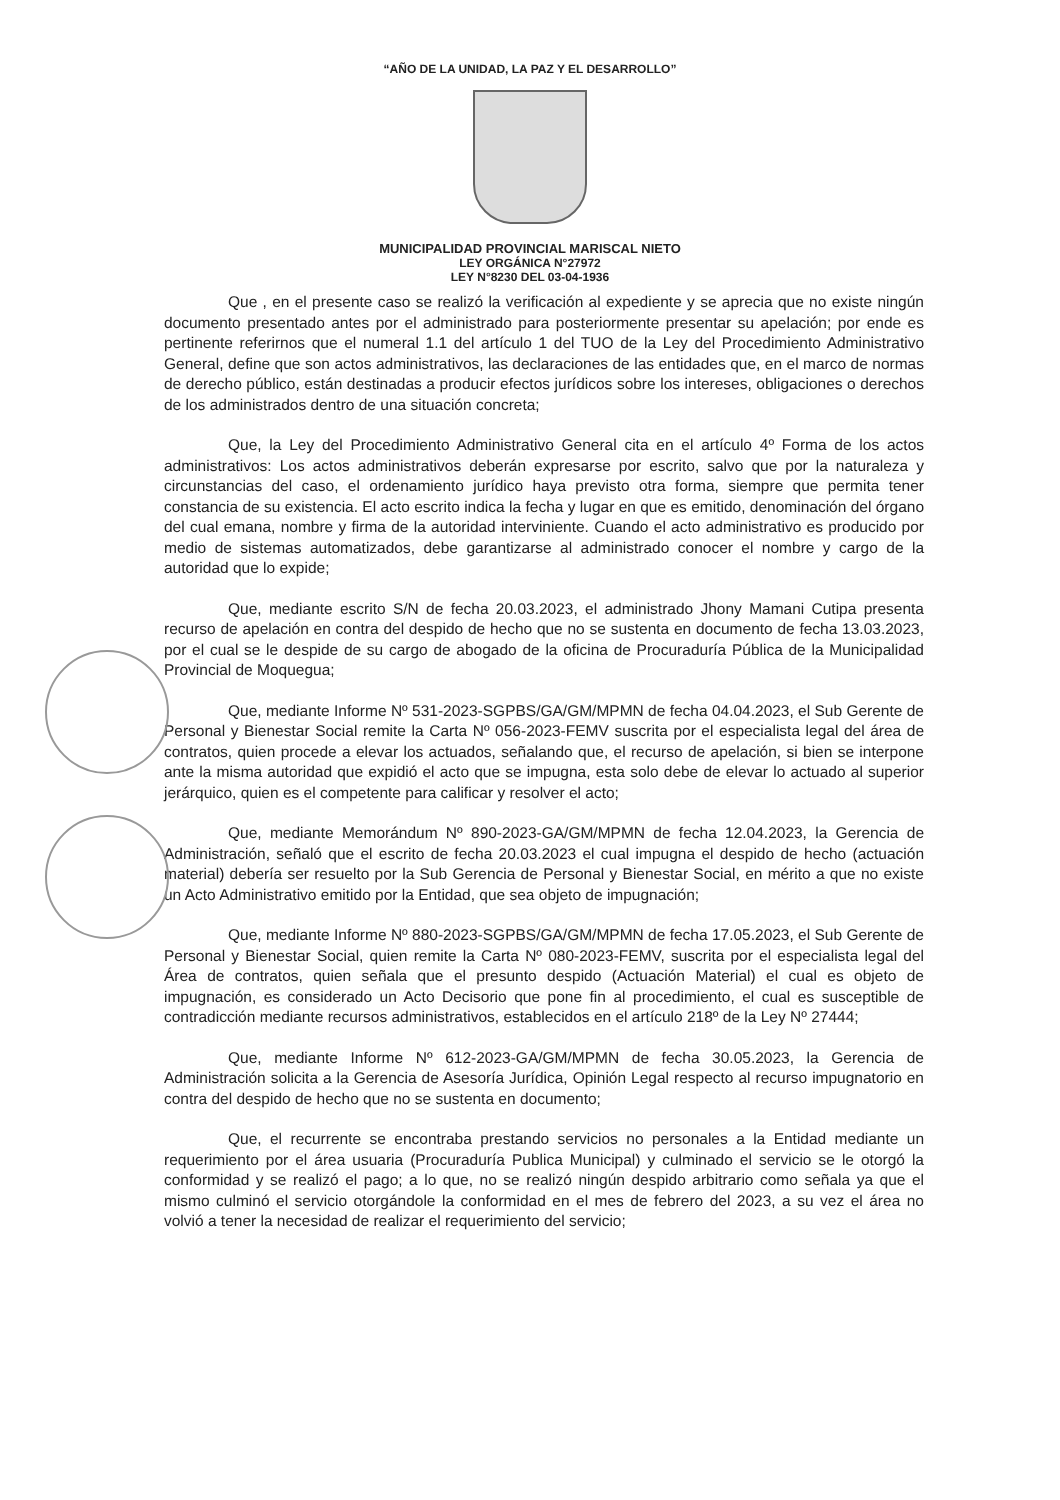“AÑO DE LA UNIDAD, LA PAZ Y EL DESARROLLO”
MUNICIPALIDAD PROVINCIAL MARISCAL NIETO
LEY ORGÁNICA N°27972
LEY N°8230 DEL 03-04-1936
Que , en el presente caso se realizó la verificación al expediente y se aprecia que no existe ningún documento presentado antes por el administrado para posteriormente presentar su apelación; por ende es pertinente referirnos que el numeral 1.1 del artículo 1 del TUO de la Ley del Procedimiento Administrativo General, define que son actos administrativos, las declaraciones de las entidades que, en el marco de normas de derecho público, están destinadas a producir efectos jurídicos sobre los intereses, obligaciones o derechos de los administrados dentro de una situación concreta;
Que, la Ley del Procedimiento Administrativo General cita en el artículo 4º Forma de los actos administrativos: Los actos administrativos deberán expresarse por escrito, salvo que por la naturaleza y circunstancias del caso, el ordenamiento jurídico haya previsto otra forma, siempre que permita tener constancia de su existencia. El acto escrito indica la fecha y lugar en que es emitido, denominación del órgano del cual emana, nombre y firma de la autoridad interviniente. Cuando el acto administrativo es producido por medio de sistemas automatizados, debe garantizarse al administrado conocer el nombre y cargo de la autoridad que lo expide;
Que, mediante escrito S/N de fecha 20.03.2023, el administrado Jhony Mamani Cutipa presenta recurso de apelación en contra del despido de hecho que no se sustenta en documento de fecha 13.03.2023, por el cual se le despide de su cargo de abogado de la oficina de Procuraduría Pública de la Municipalidad Provincial de Moquegua;
Que, mediante Informe Nº 531-2023-SGPBS/GA/GM/MPMN de fecha 04.04.2023, el Sub Gerente de Personal y Bienestar Social remite la Carta Nº 056-2023-FEMV suscrita por el especialista legal del área de contratos, quien procede a elevar los actuados, señalando que, el recurso de apelación, si bien se interpone ante la misma autoridad que expidió el acto que se impugna, esta solo debe de elevar lo actuado al superior jerárquico, quien es el competente para calificar y resolver el acto;
Que, mediante Memorándum Nº 890-2023-GA/GM/MPMN de fecha 12.04.2023, la Gerencia de Administración, señaló que el escrito de fecha 20.03.2023 el cual impugna el despido de hecho (actuación material) debería ser resuelto por la Sub Gerencia de Personal y Bienestar Social, en mérito a que no existe un Acto Administrativo emitido por la Entidad, que sea objeto de impugnación;
Que, mediante Informe Nº 880-2023-SGPBS/GA/GM/MPMN de fecha 17.05.2023, el Sub Gerente de Personal y Bienestar Social, quien remite la Carta Nº 080-2023-FEMV, suscrita por el especialista legal del Área de contratos, quien señala que el presunto despido (Actuación Material) el cual es objeto de impugnación, es considerado un Acto Decisorio que pone fin al procedimiento, el cual es susceptible de contradicción mediante recursos administrativos, establecidos en el artículo 218º de la Ley Nº 27444;
Que, mediante Informe Nº 612-2023-GA/GM/MPMN de fecha 30.05.2023, la Gerencia de Administración solicita a la Gerencia de Asesoría Jurídica, Opinión Legal respecto al recurso impugnatorio en contra del despido de hecho que no se sustenta en documento;
Que, el recurrente se encontraba prestando servicios no personales a la Entidad mediante un requerimiento por el área usuaria (Procuraduría Publica Municipal) y culminado el servicio se le otorgó la conformidad y se realizó el pago; a lo que, no se realizó ningún despido arbitrario como señala ya que el mismo culminó el servicio otorgándole la conformidad en el mes de febrero del 2023, a su vez el área no volvió a tener la necesidad de realizar el requerimiento del servicio;